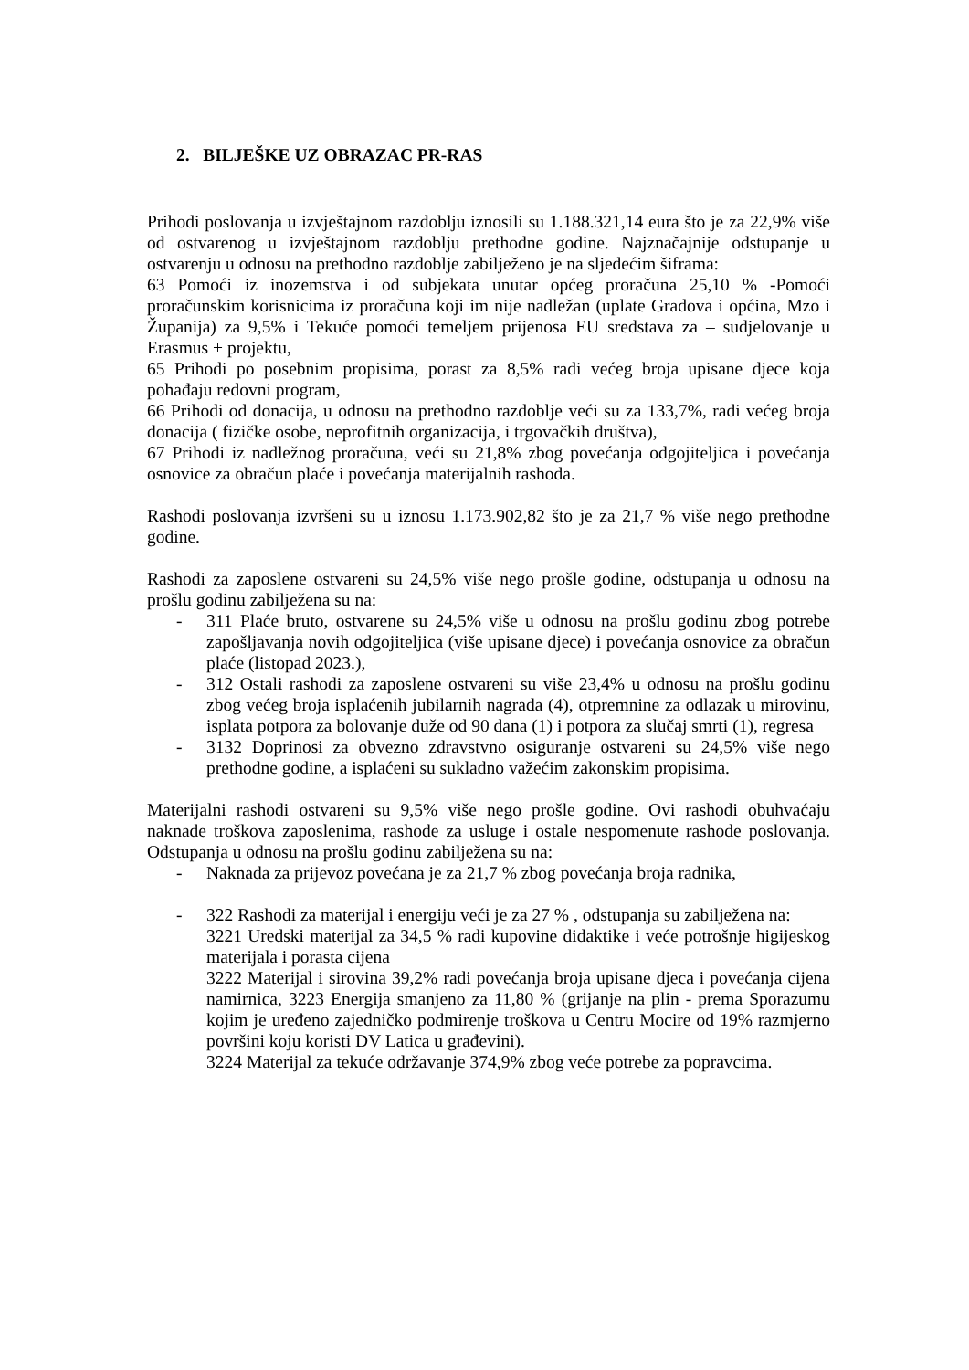2. BILJEŠKE UZ OBRAZAC PR-RAS
Prihodi poslovanja u izvještajnom razdoblju iznosili su 1.188.321,14 eura što je za 22,9% više od ostvarenog u izvještajnom razdoblju prethodne godine. Najznačajnije odstupanje u ostvarenju u odnosu na prethodno razdoblje zabilježeno je na sljedećim šiframa:
63 Pomoći iz inozemstva i od subjekata unutar općeg proračuna 25,10 % -Pomoći proračunskim korisnicima iz proračuna koji im nije nadležan (uplate Gradova i općina, Mzo i Županija) za 9,5% i Tekuće pomoći temeljem prijenosa EU sredstava za – sudjelovanje u Erasmus + projektu,
65 Prihodi po posebnim propisima, porast za 8,5% radi većeg broja upisane djece koja pohađaju redovni program,
66 Prihodi od donacija, u odnosu na prethodno razdoblje veći su za 133,7%, radi većeg broja donacija ( fizičke osobe, neprofitnih organizacija, i trgovačkih društva),
67 Prihodi iz nadležnog proračuna, veći su 21,8% zbog povećanja odgojiteljica i povećanja osnovice za obračun plaće i povećanja materijalnih rashoda.
Rashodi poslovanja izvršeni su u iznosu 1.173.902,82 što je za 21,7 % više nego prethodne godine.
Rashodi za zaposlene ostvareni su 24,5% više nego prošle godine, odstupanja u odnosu na prošlu godinu zabilježena su na:
- 311 Plaće bruto, ostvarene su 24,5% više u odnosu na prošlu godinu zbog potrebe zapošljavanja novih odgojiteljica (više upisane djece) i povećanja osnovice za obračun plaće (listopad 2023.),
- 312 Ostali rashodi za zaposlene ostvareni su više 23,4% u odnosu na prošlu godinu zbog većeg broja isplaćenih jubilarnih nagrada (4), otpremnine za odlazak u mirovinu, isplata potpora za bolovanje duže od 90 dana (1) i potpora za slučaj smrti (1), regresa
- 3132 Doprinosi za obvezno zdravstvno osiguranje ostvareni su 24,5% više nego prethodne godine, a isplaćeni su sukladno važećim zakonskim propisima.
Materijalni rashodi ostvareni su 9,5% više nego prošle godine. Ovi rashodi obuhvaćaju naknade troškova zaposlenima, rashode za usluge i ostale nespomenute rashode poslovanja. Odstupanja u odnosu na prošlu godinu zabilježena su na:
- Naknada za prijevoz povećana je za 21,7 % zbog povećanja broja radnika,
- 322 Rashodi za materijal i energiju veći je za 27 % , odstupanja su zabilježena na:
3221 Uredski materijal za 34,5 % radi kupovine didaktike i veće potrošnje higijeskog materijala i porasta cijena
3222 Materijal i sirovina 39,2% radi povećanja broja upisane djeca i povećanja cijena namirnica, 3223 Energija smanjeno za 11,80 % (grijanje na plin - prema Sporazumu kojim je uređeno zajedničko podmirenje troškova u Centru Mocire od 19% razmjerno površini koju koristi DV Latica u građevini).
3224 Materijal za tekuće održavanje 374,9% zbog veće potrebe za popravcima.